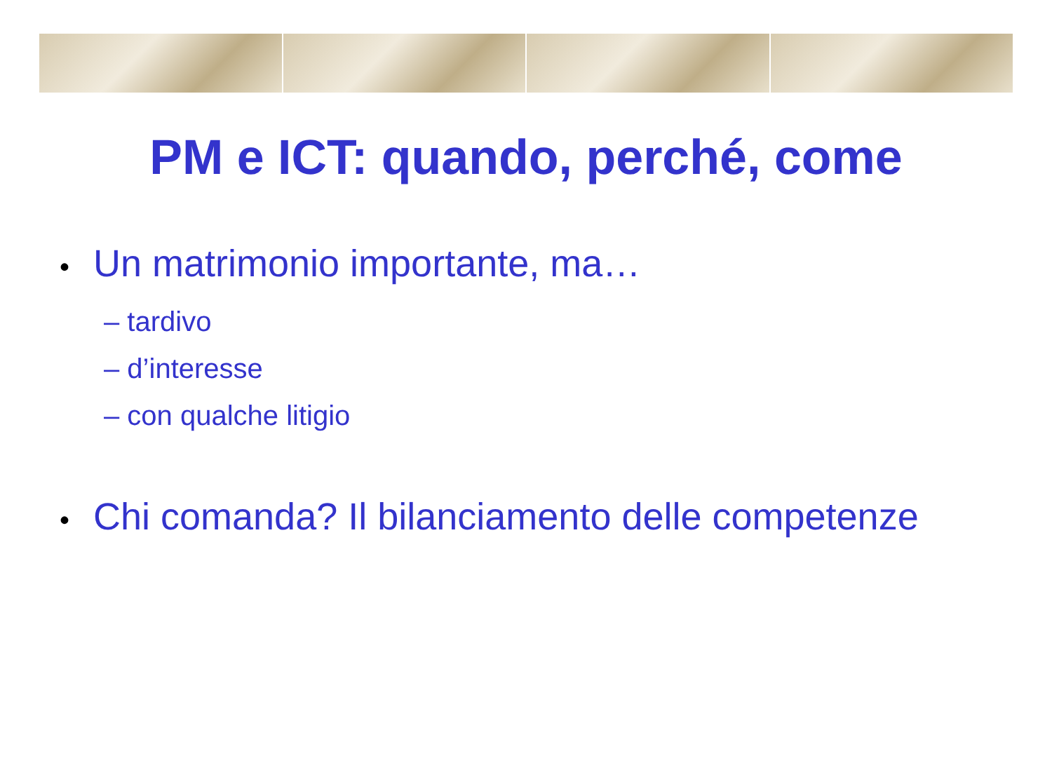PM e ICT: quando, perché, come
• Un matrimonio importante, ma…
– tardivo
– d’interesse
– con qualche litigio
• Chi comanda? Il bilanciamento delle competenze